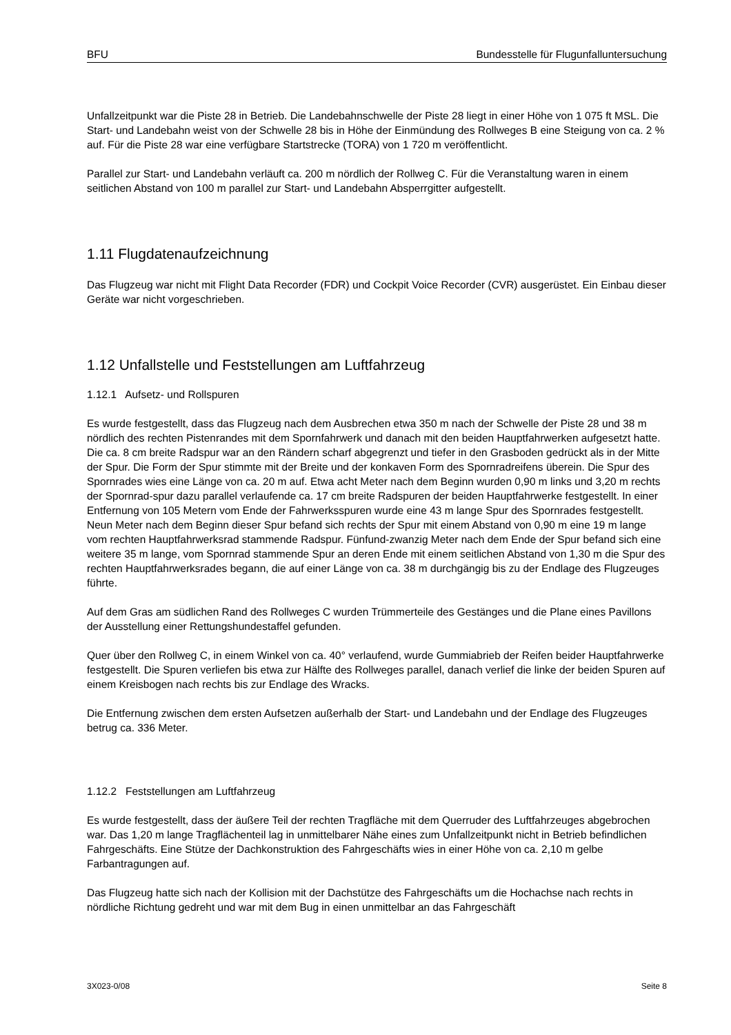BFU Bundesstelle für Flugunfalluntersuchung
Unfallzeitpunkt war die Piste 28 in Betrieb. Die Landebahnschwelle der Piste 28 liegt in einer Höhe von 1 075 ft MSL. Die Start- und Landebahn weist von der Schwelle 28 bis in Höhe der Einmündung des Rollweges B eine Steigung von ca. 2 % auf. Für die Piste 28 war eine verfügbare Startstrecke (TORA) von 1 720 m veröffentlicht.
Parallel zur Start- und Landebahn verläuft ca. 200 m nördlich der Rollweg C. Für die Veranstaltung waren in einem seitlichen Abstand von 100 m parallel zur Start- und Landebahn Absperrgitter aufgestellt.
1.11 Flugdatenaufzeichnung
Das Flugzeug war nicht mit Flight Data Recorder (FDR) und Cockpit Voice Recorder (CVR) ausgerüstet. Ein Einbau dieser Geräte war nicht vorgeschrieben.
1.12 Unfallstelle und Feststellungen am Luftfahrzeug
1.12.1 Aufsetz- und Rollspuren
Es wurde festgestellt, dass das Flugzeug nach dem Ausbrechen etwa 350 m nach der Schwelle der Piste 28 und 38 m nördlich des rechten Pistenrandes mit dem Spornfahrwerk und danach mit den beiden Hauptfahrwerken aufgesetzt hatte. Die ca. 8 cm breite Radspur war an den Rändern scharf abgegrenzt und tiefer in den Grasboden gedrückt als in der Mitte der Spur. Die Form der Spur stimmte mit der Breite und der konkaven Form des Spornradreifens überein. Die Spur des Spornrades wies eine Länge von ca. 20 m auf. Etwa acht Meter nach dem Beginn wurden 0,90 m links und 3,20 m rechts der Spornrad-spur dazu parallel verlaufende ca. 17 cm breite Radspuren der beiden Hauptfahrwerke festgestellt. In einer Entfernung von 105 Metern vom Ende der Fahrwerksspuren wurde eine 43 m lange Spur des Spornrades festgestellt. Neun Meter nach dem Beginn dieser Spur befand sich rechts der Spur mit einem Abstand von 0,90 m eine 19 m lange vom rechten Hauptfahrwerksrad stammende Radspur. Fünfund-zwanzig Meter nach dem Ende der Spur befand sich eine weitere 35 m lange, vom Spornrad stammende Spur an deren Ende mit einem seitlichen Abstand von 1,30 m die Spur des rechten Hauptfahrwerksrades begann, die auf einer Länge von ca. 38 m durchgängig bis zu der Endlage des Flugzeuges führte.
Auf dem Gras am südlichen Rand des Rollweges C wurden Trümmerteile des Gestänges und die Plane eines Pavillons der Ausstellung einer Rettungshundestaffel gefunden.
Quer über den Rollweg C, in einem Winkel von ca. 40° verlaufend, wurde Gummiabrieb der Reifen beider Hauptfahrwerke festgestellt. Die Spuren verliefen bis etwa zur Hälfte des Rollweges parallel, danach verlief die linke der beiden Spuren auf einem Kreisbogen nach rechts bis zur Endlage des Wracks.
Die Entfernung zwischen dem ersten Aufsetzen außerhalb der Start- und Landebahn und der Endlage des Flugzeuges betrug ca. 336 Meter.
1.12.2 Feststellungen am Luftfahrzeug
Es wurde festgestellt, dass der äußere Teil der rechten Tragfläche mit dem Querruder des Luftfahrzeuges abgebrochen war. Das 1,20 m lange Tragflächenteil lag in unmittelbarer Nähe eines zum Unfallzeitpunkt nicht in Betrieb befindlichen Fahrgeschäfts. Eine Stütze der Dachkonstruktion des Fahrgeschäfts wies in einer Höhe von ca. 2,10 m gelbe Farbantragungen auf.
Das Flugzeug hatte sich nach der Kollision mit der Dachstütze des Fahrgeschäfts um die Hochachse nach rechts in nördliche Richtung gedreht und war mit dem Bug in einen unmittelbar an das Fahrgeschäft
3X023-0/08 Seite 8